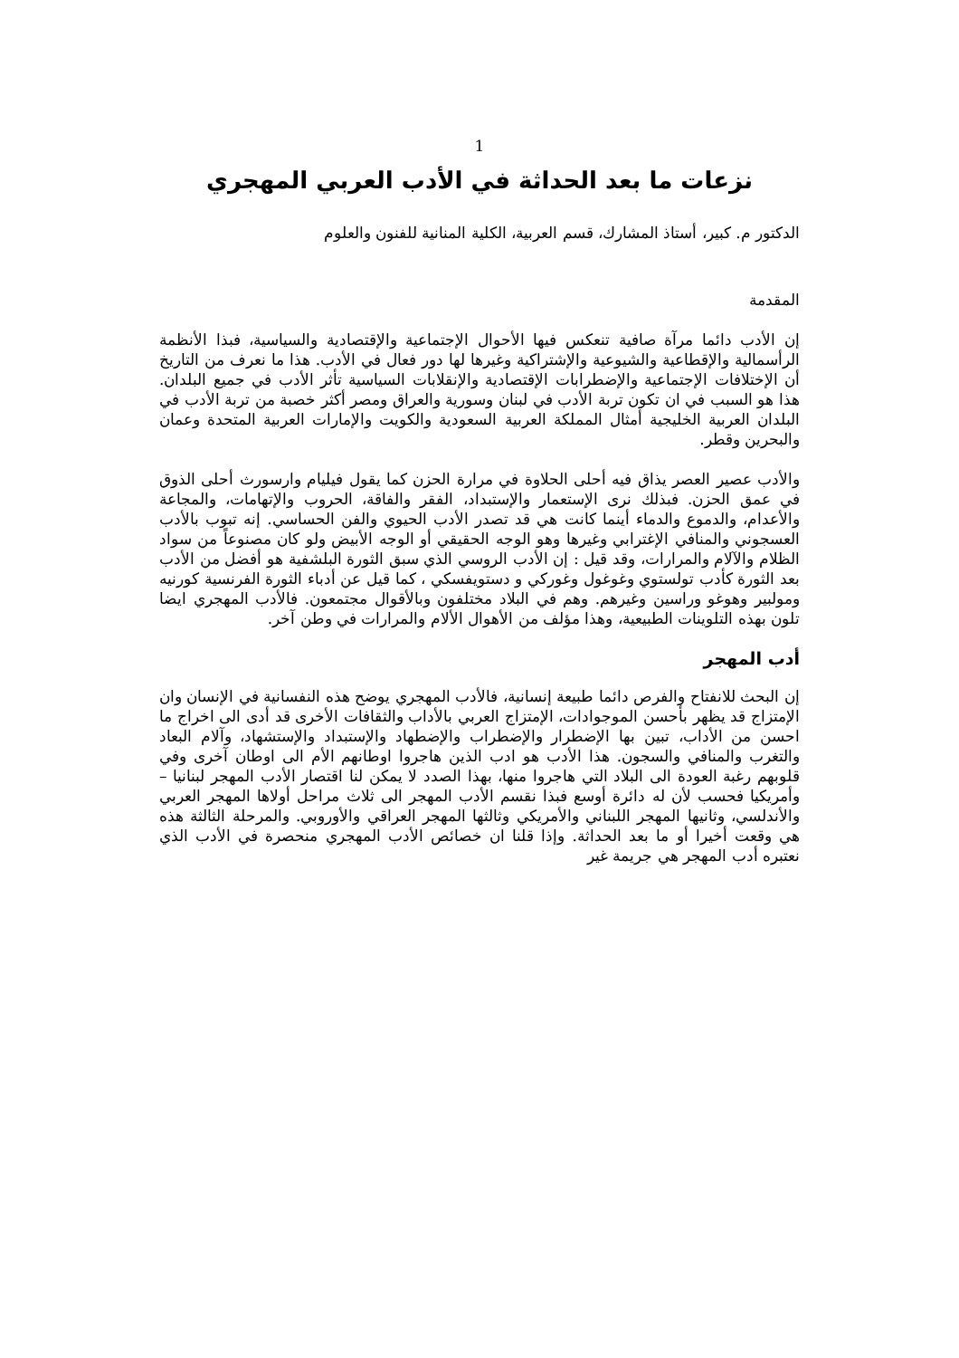1
نزعات ما بعد الحداثة في الأدب العربي المهجري
الدكتور م. كبير، أستاذ المشارك، قسم العربية، الكلية المنانية للفنون والعلوم
المقدمة
إن الأدب دائما مرآة صافية تنعكس فيها الأحوال الإجتماعية والإقتصادية والسياسية، فبذا الأنظمة الرأسمالية والإقطاعية والشيوعية والإشتراكية وغيرها لها دور فعال في الأدب. هذا ما نعرف من التاريخ أن الإختلافات الإجتماعية والإضطرابات الإقتصادية والإنقلابات السياسية تأثر الأدب في جميع البلدان. هذا هو السبب في ان تكون تربة الأدب في لبنان وسورية والعراق ومصر أكثر خصبة من تربة الأدب في البلدان العربية الخليجية أمثال المملكة العربية السعودية والكويت والإمارات العربية المتحدة وعمان والبحرين وقطر.
والأدب عصير العصر يذاق فيه أحلى الحلاوة في مرارة الحزن كما يقول فيليام وارسورث أحلى الذوق في عمق الحزن. فبذلك نرى الإستعمار والإستبداد، الفقر والفاقة، الحروب والإتهامات، والمجاعة والأعدام، والدموع والدماء أينما كانت هي قد تصدر الأدب الحيوي والفن الحساسي. إنه تبوب بالأدب العسجوني والمنافي الإغترابي وغيرها وهو الوجه الحقيقي أو الوجه الأبيض ولو كان مصنوعاً من سواد الظلام والآلام والمرارات، وقد قيل : إن الأدب الروسي الذي سبق الثورة البلشفية هو أفضل من الأدب بعد الثورة كأدب تولستوي وغوغول وغوركي و دستويفسكي ، كما قيل عن أدباء الثورة الفرنسية كورنيه ومولبير وهوغو وراسين وغيرهم. وهم في البلاد مختلفون وبالأقوال مجتمعون. فالأدب المهجري ايضا تلون بهذه التلوينات الطبيعية، وهذا مؤلف من الأهوال الألام والمرارات في وطن آخر.
أدب المهجر
إن البحث للانفتاح والفرص دائما طبيعة إنسانية، فالأدب المهجري يوضح هذه النفسانية في الإنسان وان الإمتزاج قد يظهر بأحسن الموجوادات، الإمتزاج العربي بالأداب والثقافات الأخرى قد أدى الى اخراج ما احسن من الأداب، تبين بها الإضطرار والإضطراب والإضطهاد والإستبداد والإستشهاد، وآلام البعاد والتغرب والمنافي والسجون. هذا الأدب هو ادب الذين هاجروا اوطانهم الأم الى اوطان آخرى وفي قلوبهم رغبة العودة الى البلاد التي هاجروا منها، بهذا الصدد لا يمكن لنا اقتصار الأدب المهجر لبنانيا – وأمريكيا فحسب لأن له دائرة أوسع فبذا نقسم الأدب المهجر الى ثلاث مراحل أولاها المهجر العربي والأندلسي، وثانيها المهجر اللبناني والأمريكي وثالثها المهجر العراقي والأوروبي. والمرحلة الثالثة هذه هي وقعت أخيرا أو ما بعد الحداثة. وإذا قلنا ان خصائص الأدب المهجري منحصرة في الأدب الذي نعتبره أدب المهجر هي جريمة غير